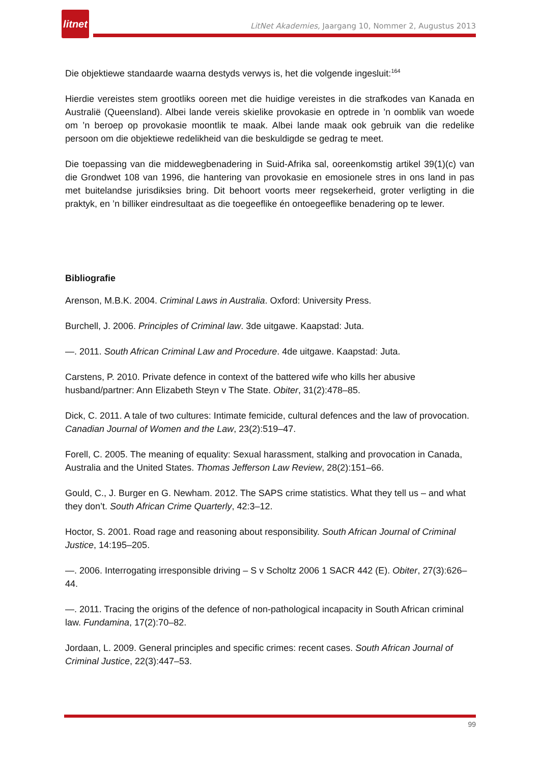litnet
LitNet Akademies, Jaargang 10, Nommer 2, Augustus 2013
Die objektiewe standaarde waarna destyds verwys is, het die volgende ingesluit:<sup>164</sup>
Hierdie vereistes stem grootliks ooreen met die huidige vereistes in die strafkodes van Kanada en Australië (Queensland). Albei lande vereis skielike provokasie en optrede in ’n oomblik van woede om ’n beroep op provokasie moontlik te maak. Albei lande maak ook gebruik van die redelike persoon om die objektiewe redelikheid van die beskuldigde se gedrag te meet.
Die toepassing van die middewegbenadering in Suid-Afrika sal, ooreenkomstig artikel 39(1)(c) van die Grondwet 108 van 1996, die hantering van provokasie en emosionele stres in ons land in pas met buitelandse jurisdiksies bring. Dit behoort voorts meer regsekerheid, groter verligting in die praktyk, en ’n billiker eindresultaat as die toegeeflike én ontoegeeflike benadering op te lewer.
Bibliografie
Arenson, M.B.K. 2004. Criminal Laws in Australia. Oxford: University Press.
Burchell, J. 2006. Principles of Criminal law. 3de uitgawe. Kaapstad: Juta.
—. 2011. South African Criminal Law and Procedure. 4de uitgawe. Kaapstad: Juta.
Carstens, P. 2010. Private defence in context of the battered wife who kills her abusive husband/partner: Ann Elizabeth Steyn v The State. Obiter, 31(2):478–85.
Dick, C. 2011. A tale of two cultures: Intimate femicide, cultural defences and the law of provocation. Canadian Journal of Women and the Law, 23(2):519–47.
Forell, C. 2005. The meaning of equality: Sexual harassment, stalking and provocation in Canada, Australia and the United States. Thomas Jefferson Law Review, 28(2):151–66.
Gould, C., J. Burger en G. Newham. 2012. The SAPS crime statistics. What they tell us – and what they don’t. South African Crime Quarterly, 42:3–12.
Hoctor, S. 2001. Road rage and reasoning about responsibility. South African Journal of Criminal Justice, 14:195–205.
—. 2006. Interrogating irresponsible driving – S v Scholtz 2006 1 SACR 442 (E). Obiter, 27(3):626–44.
—. 2011. Tracing the origins of the defence of non-pathological incapacity in South African criminal law. Fundamina, 17(2):70–82.
Jordaan, L. 2009. General principles and specific crimes: recent cases. South African Journal of Criminal Justice, 22(3):447–53.
99